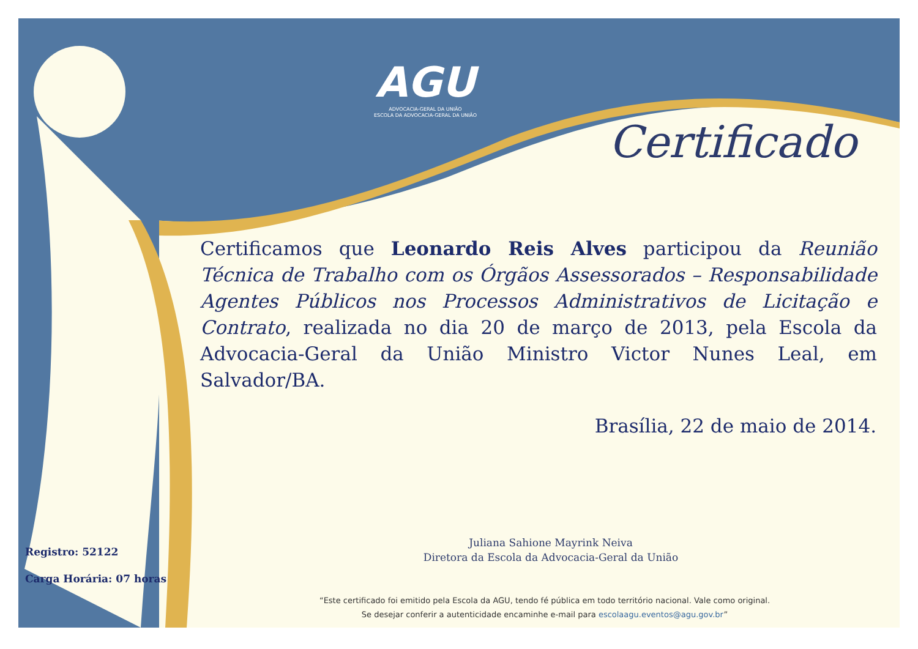AGU
ADVOCACIA-GERAL DA UNIÃO
ESCOLA DA ADVOCACIA-GERAL DA UNIÃO
Certificado
Certificamos que Leonardo Reis Alves participou da Reunião Técnica de Trabalho com os Órgãos Assessorados – Responsabilidade Agentes Públicos nos Processos Administrativos de Licitação e Contrato, realizada no dia 20 de março de 2013, pela Escola da Advocacia-Geral da União Ministro Victor Nunes Leal, em Salvador/BA.
Brasília, 22 de maio de 2014.
Juliana Sahione Mayrink Neiva
Diretora da Escola da Advocacia-Geral da União
Registro: 52122
Carga Horária: 07 horas
“Este certificado foi emitido pela Escola da AGU, tendo fé pública em todo território nacional. Vale como original.
Se desejar conferir a autenticidade encaminhe e-mail para escolaagu.eventos@agu.gov.br”